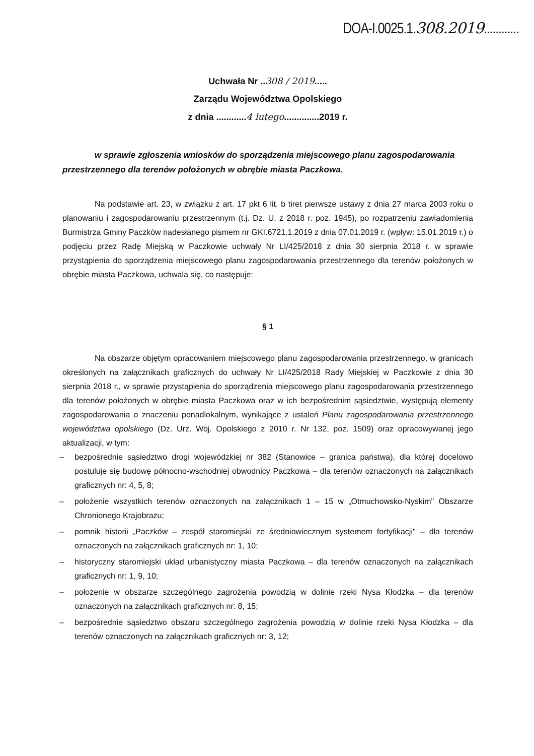DOA-I.0025.1.308.2019............
Uchwała Nr ..308 / 2019.....
Zarządu Województwa Opolskiego
z dnia ............4 lutego..............2019 r.
w sprawie zgłoszenia wniosków do sporządzenia miejscowego planu zagospodarowania przestrzennego dla terenów położonych w obrębie miasta Paczkowa.
Na podstawie art. 23, w związku z art. 17 pkt 6 lit. b tiret pierwsze ustawy z dnia 27 marca 2003 roku o planowaniu i zagospodarowaniu przestrzennym (t.j. Dz. U. z 2018 r. poz. 1945), po rozpatrzeniu zawiadomienia Burmistrza Gminy Paczków nadesłanego pismem nr GKI.6721.1.2019 z dnia 07.01.2019 r. (wpływ: 15.01.2019 r.) o podjęciu przez Radę Miejską w Paczkowie uchwały Nr LI/425/2018 z dnia 30 sierpnia 2018 r. w sprawie przystąpienia do sporządzenia miejscowego planu zagospodarowania przestrzennego dla terenów położonych w obrębie miasta Paczkowa, uchwala się, co następuje:
§ 1
Na obszarze objętym opracowaniem miejscowego planu zagospodarowania przestrzennego, w granicach określonych na załącznikach graficznych do uchwały Nr LI/425/2018 Rady Miejskiej w Paczkowie z dnia 30 sierpnia 2018 r., w sprawie przystąpienia do sporządzenia miejscowego planu zagospodarowania przestrzennego dla terenów położonych w obrębie miasta Paczkowa oraz w ich bezpośrednim sąsiedztwie, występują elementy zagospodarowania o znaczeniu ponadlokalnym, wynikające z ustaleń Planu zagospodarowania przestrzennego województwa opolskiego (Dz. Urz. Woj. Opolskiego z 2010 r. Nr 132, poz. 1509) oraz opracowywanej jego aktualizacji, w tym:
– bezpośrednie sąsiedztwo drogi wojewódzkiej nr 382 (Stanowice – granica państwa), dla której docelowo postuluje się budowę północno-wschodniej obwodnicy Paczkowa – dla terenów oznaczonych na załącznikach graficznych nr: 4, 5, 8;
– położenie wszystkich terenów oznaczonych na załącznikach 1 – 15 w „Otmuchowsko-Nyskim" Obszarze Chronionego Krajobrazu;
– pomnik historii „Paczków – zespół staromiejski ze średniowiecznym systemem fortyfikacji" – dla terenów oznaczonych na załącznikach graficznych nr: 1, 10;
– historyczny staromiejski układ urbanistyczny miasta Paczkowa – dla terenów oznaczonych na załącznikach graficznych nr: 1, 9, 10;
– położenie w obszarze szczególnego zagrożenia powodzią w dolinie rzeki Nysa Kłodzka – dla terenów oznaczonych na załącznikach graficznych nr: 8, 15;
– bezpośrednie sąsiedztwo obszaru szczególnego zagrożenia powodzią w dolinie rzeki Nysa Kłodzka – dla terenów oznaczonych na załącznikach graficznych nr: 3, 12;